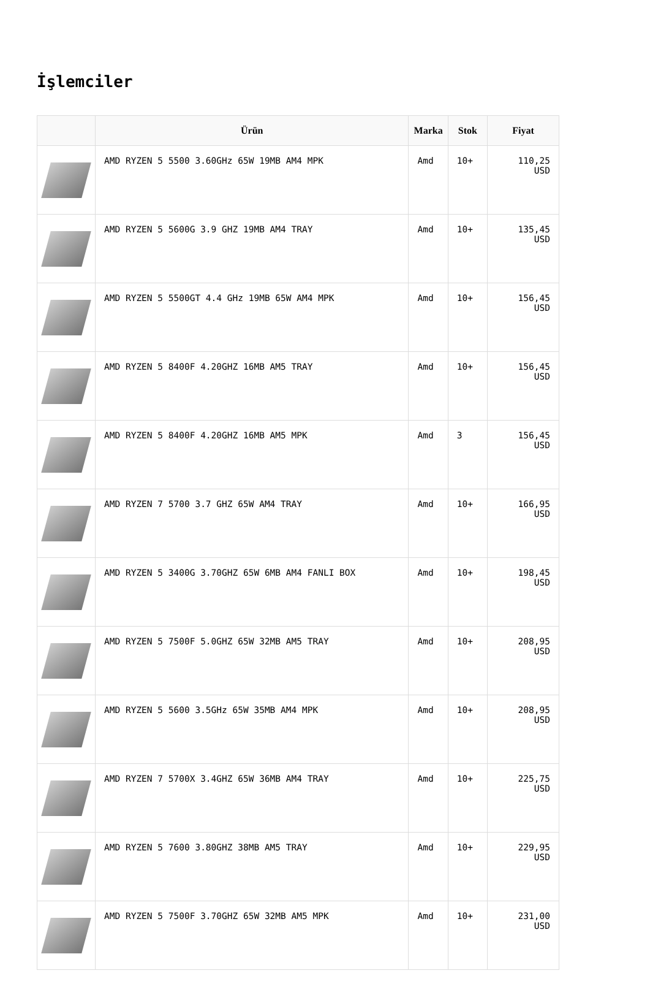İşlemciler
| | Ürün | Marka | Stok | Fiyat |
| --- | --- | --- | --- | --- |
| | AMD RYZEN 5 5500 3.60GHz 65W 19MB AM4 MPK | Amd | 10+ | 110,25 USD |
| | AMD RYZEN 5 5600G 3.9 GHZ 19MB AM4 TRAY | Amd | 10+ | 135,45 USD |
| | AMD RYZEN 5 5500GT 4.4 GHz 19MB 65W AM4 MPK | Amd | 10+ | 156,45 USD |
| | AMD RYZEN 5 8400F 4.20GHZ 16MB AM5 TRAY | Amd | 10+ | 156,45 USD |
| | AMD RYZEN 5 8400F 4.20GHZ 16MB AM5 MPK | Amd | 3 | 156,45 USD |
| | AMD RYZEN 7 5700 3.7 GHZ 65W AM4 TRAY | Amd | 10+ | 166,95 USD |
| | AMD RYZEN 5 3400G 3.70GHZ 65W 6MB AM4 FANLI BOX | Amd | 10+ | 198,45 USD |
| | AMD RYZEN 5 7500F 5.0GHZ 65W 32MB AM5 TRAY | Amd | 10+ | 208,95 USD |
| | AMD RYZEN 5 5600 3.5GHz 65W 35MB AM4 MPK | Amd | 10+ | 208,95 USD |
| | AMD RYZEN 7 5700X 3.4GHZ 65W 36MB AM4 TRAY | Amd | 10+ | 225,75 USD |
| | AMD RYZEN 5 7600 3.80GHZ 38MB AM5 TRAY | Amd | 10+ | 229,95 USD |
| | AMD RYZEN 5 7500F 3.70GHZ 65W 32MB AM5 MPK | Amd | 10+ | 231,00 USD |